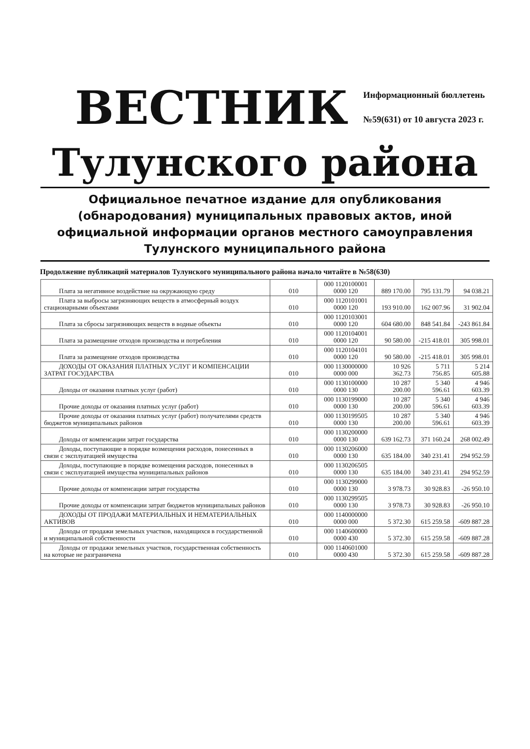ВЕСТНИК
Информационный бюллетень
№59(631) от 10 августа 2023 г.
Тулунского района
Официальное печатное издание для опубликования (обнародования) муниципальных правовых актов, иной официальной информации органов местного самоуправления Тулунского муниципального района
Продолжение публикаций материалов Тулунского муниципального района начало читайте в №58(630)
| Плата за негативное воздействие на окружающую среду | 010 | 000 1120100001 0000 120 | 889 170.00 | 795 131.79 | 94 038.21 |
| Плата за выбросы загрязняющих веществ в атмосферный воздух стационарными объектами | 010 | 000 1120101001 0000 120 | 193 910.00 | 162 007.96 | 31 902.04 |
| Плата за сбросы загрязняющих веществ в водные объекты | 010 | 000 1120103001 0000 120 | 604 680.00 | 848 541.84 | -243 861.84 |
| Плата за размещение отходов производства и потребления | 010 | 000 1120104001 0000 120 | 90 580.00 | -215 418.01 | 305 998.01 |
| Плата за размещение отходов производства | 010 | 000 1120104101 0000 120 | 90 580.00 | -215 418.01 | 305 998.01 |
| ДОХОДЫ ОТ ОКАЗАНИЯ ПЛАТНЫХ УСЛУГ И КОМПЕНСАЦИИ ЗАТРАТ ГОСУДАРСТВА | 010 | 000 1130000000 0000 000 | 10 926 362.73 | 5 711 756.85 | 5 214 605.88 |
| Доходы от оказания платных услуг (работ) | 010 | 000 1130100000 0000 130 | 10 287 200.00 | 5 340 596.61 | 4 946 603.39 |
| Прочие доходы от оказания платных услуг (работ) | 010 | 000 1130199000 0000 130 | 10 287 200.00 | 5 340 596.61 | 4 946 603.39 |
| Прочие доходы от оказания платных услуг (работ) получателями средств бюджетов муниципальных районов | 010 | 000 1130199505 0000 130 | 10 287 200.00 | 5 340 596.61 | 4 946 603.39 |
| Доходы от компенсации затрат государства | 010 | 000 1130200000 0000 130 | 639 162.73 | 371 160.24 | 268 002.49 |
| Доходы, поступающие в порядке возмещения расходов, понесенных в связи с эксплуатацией имущества | 010 | 000 1130206000 0000 130 | 635 184.00 | 340 231.41 | 294 952.59 |
| Доходы, поступающие в порядке возмещения расходов, понесенных в связи с эксплуатацией имущества муниципальных районов | 010 | 000 1130206505 0000 130 | 635 184.00 | 340 231.41 | 294 952.59 |
| Прочие доходы от компенсации затрат государства | 010 | 000 1130299000 0000 130 | 3 978.73 | 30 928.83 | -26 950.10 |
| Прочие доходы от компенсации затрат бюджетов муниципальных районов | 010 | 000 1130299505 0000 130 | 3 978.73 | 30 928.83 | -26 950.10 |
| ДОХОДЫ ОТ ПРОДАЖИ МАТЕРИАЛЬНЫХ И НЕМАТЕРИАЛЬНЫХ АКТИВОВ | 010 | 000 1140000000 0000 000 | 5 372.30 | 615 259.58 | -609 887.28 |
| Доходы от продажи земельных участков, находящихся в государственной и муниципальной собственности | 010 | 000 1140600000 0000 430 | 5 372.30 | 615 259.58 | -609 887.28 |
| Доходы от продажи земельных участков, государственная собственность на которые не разграничена | 010 | 000 1140601000 0000 430 | 5 372.30 | 615 259.58 | -609 887.28 |